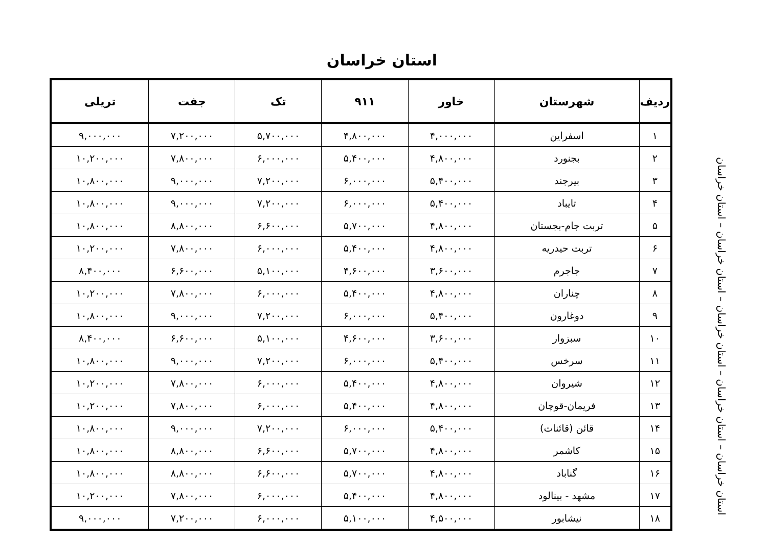استان خراسان
| ردیف | شهرستان | خاور | ۹۱۱ | تک | جفت | تریلی |
| --- | --- | --- | --- | --- | --- | --- |
| ۱ | اسفراین | ۴,۰۰۰,۰۰۰ | ۴,۸۰۰,۰۰۰ | ۵,۷۰۰,۰۰۰ | ۷,۲۰۰,۰۰۰ | ۹,۰۰۰,۰۰۰ |
| ۲ | بجنورد | ۴,۸۰۰,۰۰۰ | ۵,۴۰۰,۰۰۰ | ۶,۰۰۰,۰۰۰ | ۷,۸۰۰,۰۰۰ | ۱۰,۲۰۰,۰۰۰ |
| ۳ | بیرجند | ۵,۴۰۰,۰۰۰ | ۶,۰۰۰,۰۰۰ | ۷,۲۰۰,۰۰۰ | ۹,۰۰۰,۰۰۰ | ۱۰,۸۰۰,۰۰۰ |
| ۴ | تایباد | ۵,۴۰۰,۰۰۰ | ۶,۰۰۰,۰۰۰ | ۷,۲۰۰,۰۰۰ | ۹,۰۰۰,۰۰۰ | ۱۰,۸۰۰,۰۰۰ |
| ۵ | تربت جام-بجستان | ۴,۸۰۰,۰۰۰ | ۵,۷۰۰,۰۰۰ | ۶,۶۰۰,۰۰۰ | ۸,۸۰۰,۰۰۰ | ۱۰,۸۰۰,۰۰۰ |
| ۶ | تربت حیدریه | ۴,۸۰۰,۰۰۰ | ۵,۴۰۰,۰۰۰ | ۶,۰۰۰,۰۰۰ | ۷,۸۰۰,۰۰۰ | ۱۰,۲۰۰,۰۰۰ |
| ۷ | جاجرم | ۳,۶۰۰,۰۰۰ | ۴,۶۰۰,۰۰۰ | ۵,۱۰۰,۰۰۰ | ۶,۶۰۰,۰۰۰ | ۸,۴۰۰,۰۰۰ |
| ۸ | چناران | ۴,۸۰۰,۰۰۰ | ۵,۴۰۰,۰۰۰ | ۶,۰۰۰,۰۰۰ | ۷,۸۰۰,۰۰۰ | ۱۰,۲۰۰,۰۰۰ |
| ۹ | دوغارون | ۵,۴۰۰,۰۰۰ | ۶,۰۰۰,۰۰۰ | ۷,۲۰۰,۰۰۰ | ۹,۰۰۰,۰۰۰ | ۱۰,۸۰۰,۰۰۰ |
| ۱۰ | سبزوار | ۳,۶۰۰,۰۰۰ | ۴,۶۰۰,۰۰۰ | ۵,۱۰۰,۰۰۰ | ۶,۶۰۰,۰۰۰ | ۸,۴۰۰,۰۰۰ |
| ۱۱ | سرخس | ۵,۴۰۰,۰۰۰ | ۶,۰۰۰,۰۰۰ | ۷,۲۰۰,۰۰۰ | ۹,۰۰۰,۰۰۰ | ۱۰,۸۰۰,۰۰۰ |
| ۱۲ | شیروان | ۴,۸۰۰,۰۰۰ | ۵,۴۰۰,۰۰۰ | ۶,۰۰۰,۰۰۰ | ۷,۸۰۰,۰۰۰ | ۱۰,۲۰۰,۰۰۰ |
| ۱۳ | فریمان-قوچان | ۴,۸۰۰,۰۰۰ | ۵,۴۰۰,۰۰۰ | ۶,۰۰۰,۰۰۰ | ۷,۸۰۰,۰۰۰ | ۱۰,۲۰۰,۰۰۰ |
| ۱۴ | قائن (قائنات) | ۵,۴۰۰,۰۰۰ | ۶,۰۰۰,۰۰۰ | ۷,۲۰۰,۰۰۰ | ۹,۰۰۰,۰۰۰ | ۱۰,۸۰۰,۰۰۰ |
| ۱۵ | کاشمر | ۴,۸۰۰,۰۰۰ | ۵,۷۰۰,۰۰۰ | ۶,۶۰۰,۰۰۰ | ۸,۸۰۰,۰۰۰ | ۱۰,۸۰۰,۰۰۰ |
| ۱۶ | گناباد | ۴,۸۰۰,۰۰۰ | ۵,۷۰۰,۰۰۰ | ۶,۶۰۰,۰۰۰ | ۸,۸۰۰,۰۰۰ | ۱۰,۸۰۰,۰۰۰ |
| ۱۷ | مشهد - بینالود | ۴,۸۰۰,۰۰۰ | ۵,۴۰۰,۰۰۰ | ۶,۰۰۰,۰۰۰ | ۷,۸۰۰,۰۰۰ | ۱۰,۲۰۰,۰۰۰ |
| ۱۸ | نیشابور | ۴,۵۰۰,۰۰۰ | ۵,۱۰۰,۰۰۰ | ۶,۰۰۰,۰۰۰ | ۷,۲۰۰,۰۰۰ | ۹,۰۰۰,۰۰۰ |
استان خراسان – استان خراسان – استان خراسان – استان خراسان – استان خراسان